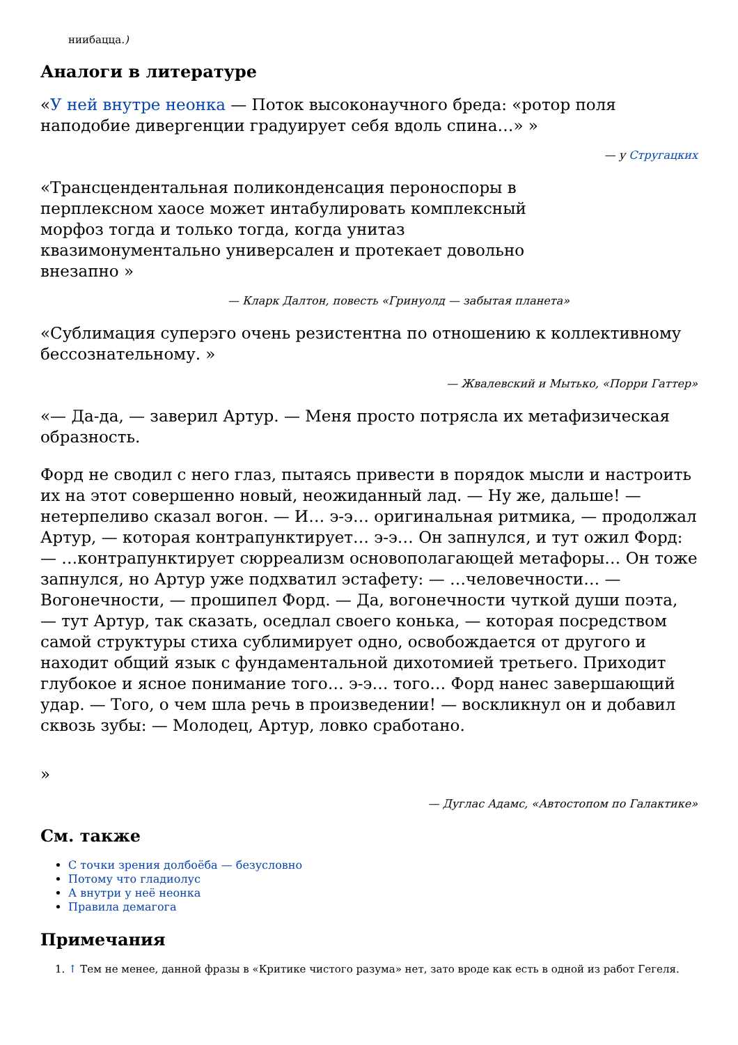ниибацца.)
Аналоги в литературе
«У ней внутре неонка — Поток высоконаучного бреда: «ротор поля наподобие дивергенции градуирует себя вдоль спина…» »
— у Стругацких
«Трансцендентальная поликонденсация пероноспоры в перплексном хаосе может интабулировать комплексный морфоз тогда и только тогда, когда унитаз квазимонументально универсален и протекает довольно внезапно »
— Кларк Далтон, повесть «Гринуолд — забытая планета»
«Сублимация суперэго очень резистентна по отношению к коллективному бессознательному. »
— Жвалевский и Мытько, «Порри Гаттер»
«— Да-да, — заверил Артур. — Меня просто потрясла их метафизическая образность.
Форд не сводил с него глаз, пытаясь привести в порядок мысли и настроить их на этот совершенно новый, неожиданный лад. — Ну же, дальше! — нетерпеливо сказал вогон. — И… э-э… оригинальная ритмика, — продолжал Артур, — которая контрапунктирует… э-э… Он запнулся, и тут ожил Форд: — …контрапунктирует сюрреализм основополагающей метафоры… Он тоже запнулся, но Артур уже подхватил эстафету: — …человечности… — Вогонечности, — прошипел Форд. — Да, вогонечности чуткой души поэта, — тут Артур, так сказать, оседлал своего конька, — которая посредством самой структуры стиха сублимирует одно, освобождается от другого и находит общий язык с фундаментальной дихотомией третьего. Приходит глубокое и ясное понимание того… э-э… того… Форд нанес завершающий удар. — Того, о чем шла речь в произведении! — воскликнул он и добавил сквозь зубы: — Молодец, Артур, ловко сработано.
»
— Дуглас Адамс, «Автостопом по Галактике»
См. также
С точки зрения долбоёба — безусловно
Потому что гладиолус
А внутри у неё неонка
Правила демагога
Примечания
1. ↑ Тем не менее, данной фразы в «Критике чистого разума» нет, зато вроде как есть в одной из работ Гегеля.